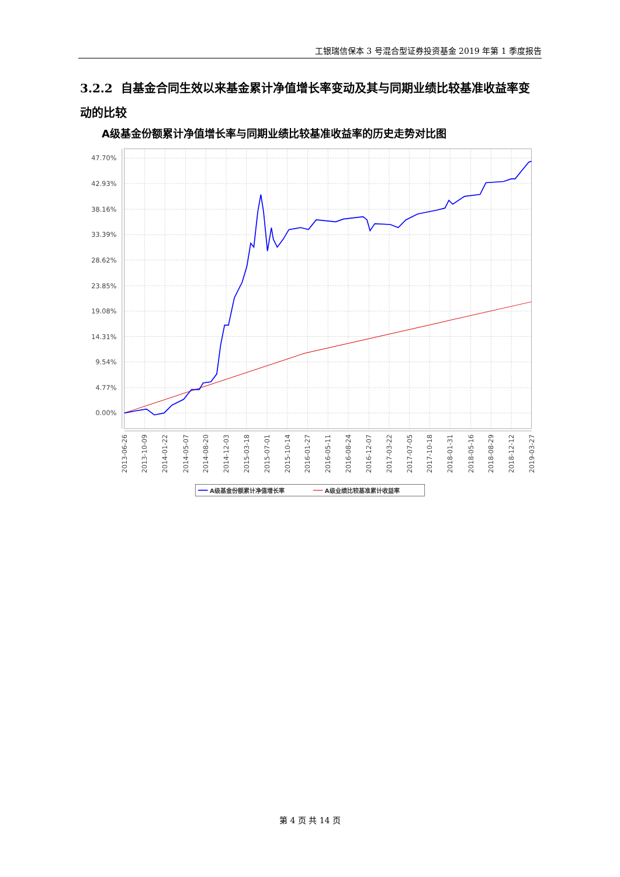工银瑞信保本 3 号混合型证券投资基金 2019 年第 1 季度报告
3.2.2 自基金合同生效以来基金累计净值增长率变动及其与同期业绩比较基准收益率变动的比较
A级基金份额累计净值增长率与同期业绩比较基准收益率的历史走势对比图
47.70%
42.93%
38.16%
33.39%
28.62%
23.85%
19.08%
14.31%
9.54%
4.77%
0.00%
2013-06-26
2013-10-09
2014-01-22
2014-05-07
2014-08-20
2014-12-03
2015-03-18
2015-07-01
2015-10-14
2016-01-27
2016-05-11
2016-08-24
2016-12-07
2017-03-22
2017-07-05
2017-10-18
2018-01-31
2018-05-16
2018-08-29
2018-12-12
2019-03-27
A级基金份额累计净值增长率
A级业绩比较基准累计收益率
第 4 页 共 14 页